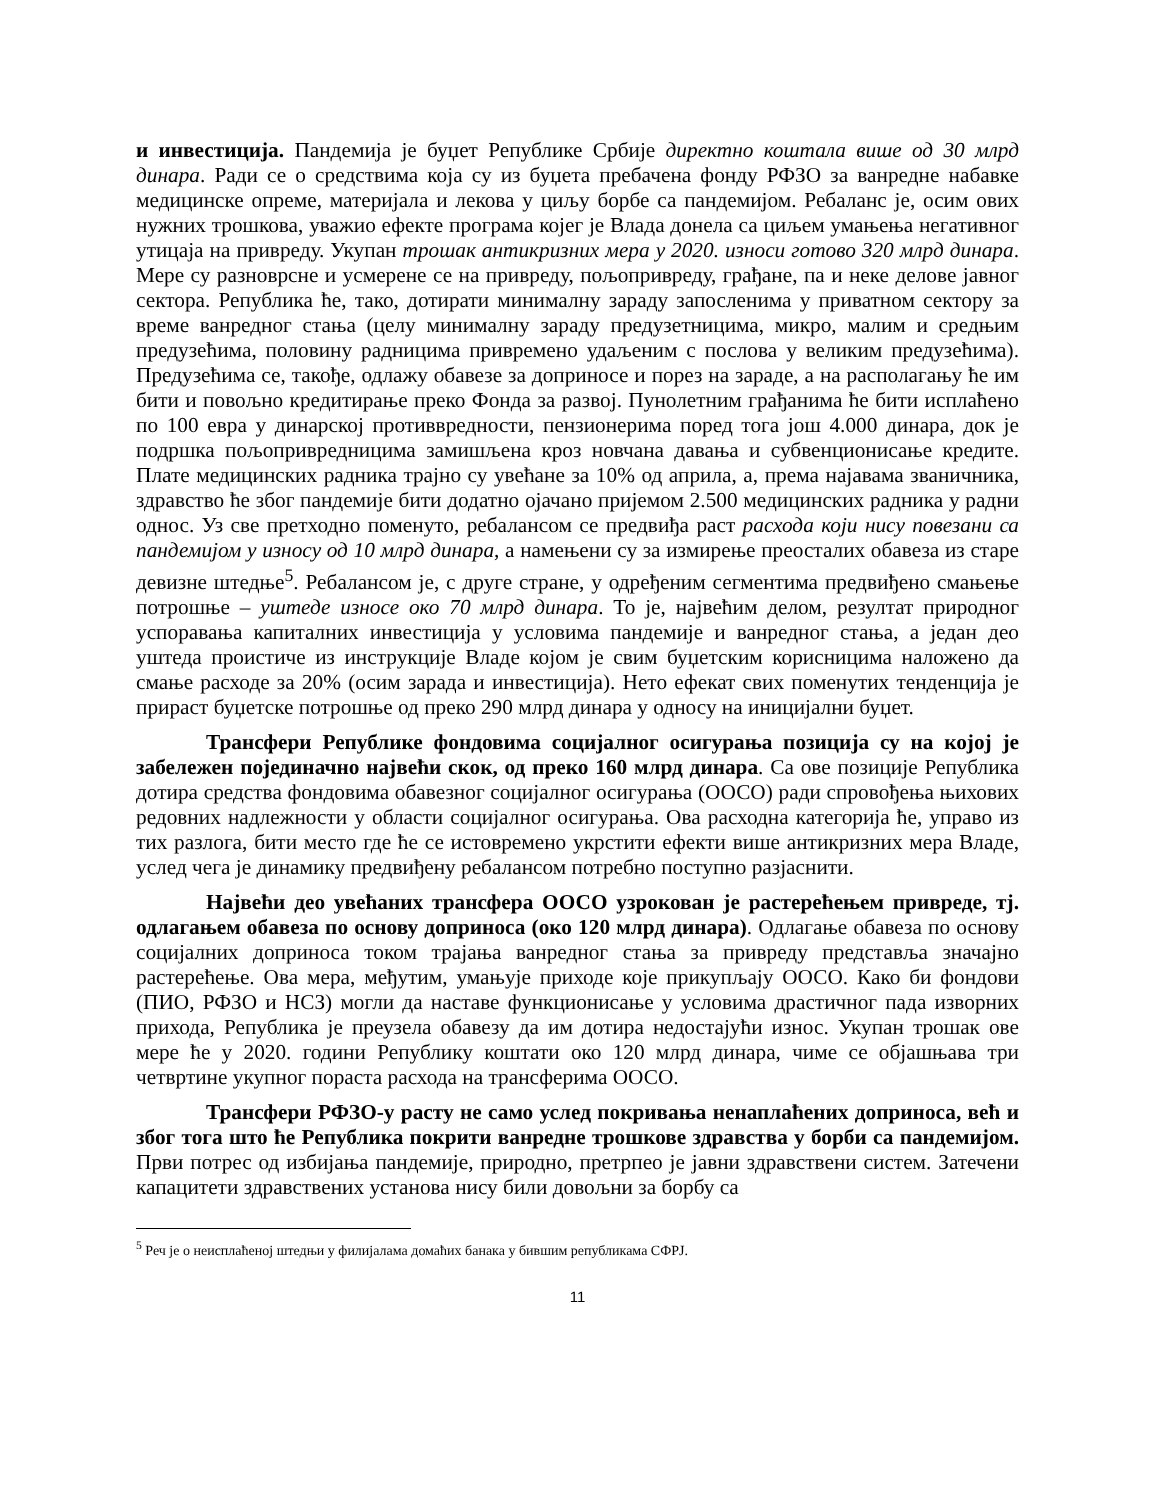и инвестиција. Пандемија је буџет Републике Србије директно коштала више од 30 млрд динара. Ради се о средствима која су из буџета пребачена фонду РФЗО за ванредне набавке медицинске опреме, материјала и лекова у циљу борбе са пандемијом. Ребаланс је, осим ових нужних трошкова, уважио ефекте програма којег је Влада донела са циљем умањења негативног утицаја на привреду. Укупан трошак антикризних мера у 2020. износи готово 320 млрд динара. Мере су разноврсне и усмерене се на привреду, пољопривреду, грађане, па и неке делове јавног сектора. Република ће, тако, дотирати минималну зараду запосленима у приватном сектору за време ванредног стања (целу минималну зараду предузетницима, микро, малим и средњим предузећима, половину радницима привремено удаљеним с послова у великим предузећима). Предузећима се, такође, одлажу обавезе за доприносе и порез на зараде, а на располагању ће им бити и повољно кредитирање преко Фонда за развој. Пунолетним грађанима ће бити исплаћено по 100 евра у динарској противвредности, пензионерима поред тога још 4.000 динара, док је подршка пољопривредницима замишљена кроз новчана давања и субвенционисање кредите. Плате медицинских радника трајно су увећане за 10% од априла, а, према најавама званичника, здравство ће због пандемије бити додатно ојачано пријемом 2.500 медицинских радника у радни однос. Уз све претходно поменуто, ребалансом се предвиђа раст расхода који нису повезани са пандемијом у износу од 10 млрд динара, а намењени су за измирење преосталих обавеза из старе девизне штедње<sup>5</sup>. Ребалансом је, с друге стране, у одређеним сегментима предвиђено смањење потрошње – уштеде износе око 70 млрд динара. То је, највећим делом, резултат природног успоравања капиталних инвестиција у условима пандемије и ванредног стања, а један део уштеда проистиче из инструкције Владе којом је свим буџетским корисницима наложено да смање расходе за 20% (осим зарада и инвестиција). Нето ефекат свих поменутих тенденција је прираст буџетске потрошње од преко 290 млрд динара у односу на иницијални буџет.
Трансфери Републике фондовима социјалног осигурања позиција су на којој је забележен појединачно највећи скок, од преко 160 млрд динара. Са ове позиције Република дотира средства фондовима обавезног социјалног осигурања (ООСО) ради спровођења њихових редовних надлежности у области социјалног осигурања. Ова расходна категорија ће, управо из тих разлога, бити место где ће се истовремено укрстити ефекти више антикризних мера Владе, услед чега је динамику предвиђену ребалансом потребно поступно разјаснити.
Највећи део увећаних трансфера ООСО узрокован је растерећењем привреде, тј. одлагањем обавеза по основу доприноса (око 120 млрд динара). Одлагање обавеза по основу социјалних доприноса током трајања ванредног стања за привреду представља значајно растерећење. Ова мера, међутим, умањује приходе које прикупљају ООСО. Како би фондови (ПИО, РФЗО и НСЗ) могли да наставе функционисање у условима драстичног пада изворних прихода, Република је преузела обавезу да им дотира недостајући износ. Укупан трошак ове мере ће у 2020. години Републику коштати око 120 млрд динара, чиме се објашњава три четвртине укупног пораста расхода на трансферима ООСО.
Трансфери РФЗО-у расту не само услед покривања ненаплаћених доприноса, већ и због тога што ће Република покрити ванредне трошкове здравства у борби са пандемијом. Први потрес од избијања пандемије, природно, претрпео је јавни здравствени систем. Затечени капацитети здравствених установа нису били довољни за борбу са
<sup>5</sup> Реч је о неисплаћеној штедњи у филијалама домаћих банака у бившим републикама СФРЈ.
11